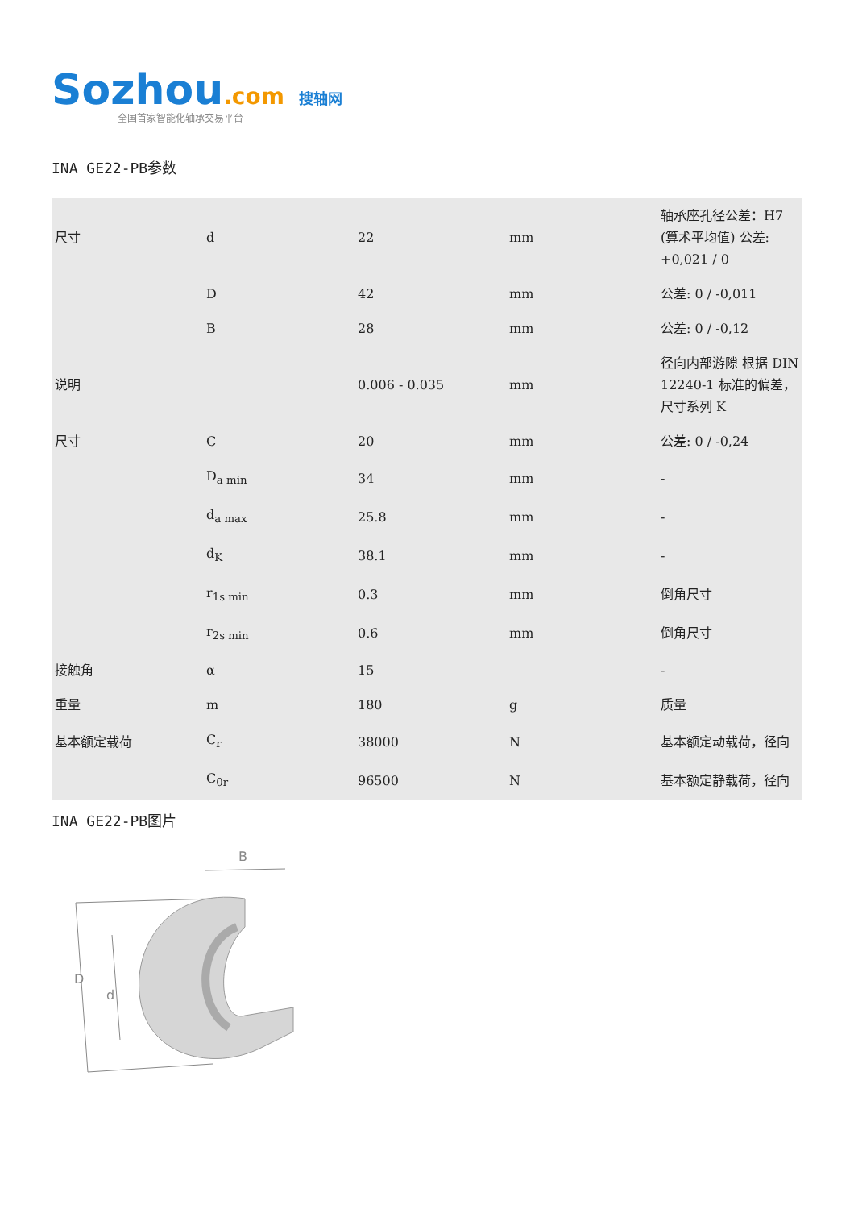Sozhou.com 搜轴网
全国首家智能化轴承交易平台
INA GE22-PB参数
| 尺寸 | d | 22 | mm | 轴承座孔径公差：H7 (算术平均值) 公差: +0,021 / 0 |
| | D | 42 | mm | 公差: 0 / -0,011 |
| | B | 28 | mm | 公差: 0 / -0,12 |
| 说明 | | 0.006 - 0.035 | mm | 径向内部游隙 根据 DIN 12240-1 标准的偏差，尺寸系列 K |
| 尺寸 | C | 20 | mm | 公差: 0 / -0,24 |
| | D<sub>a min</sub> | 34 | mm | - |
| | d<sub>a max</sub> | 25.8 | mm | - |
| | d<sub>K</sub> | 38.1 | mm | - |
| | r<sub>1s min</sub> | 0.3 | mm | 倒角尺寸 |
| | r<sub>2s min</sub> | 0.6 | mm | 倒角尺寸 |
| 接触角 | α | 15 | | - |
| 重量 | m | 180 | g | 质量 |
| 基本额定载荷 | C<sub>r</sub> | 38000 | N | 基本额定动载荷，径向 |
| | C<sub>0r</sub> | 96500 | N | 基本额定静载荷，径向 |
INA GE22-PB图片
B
D
d